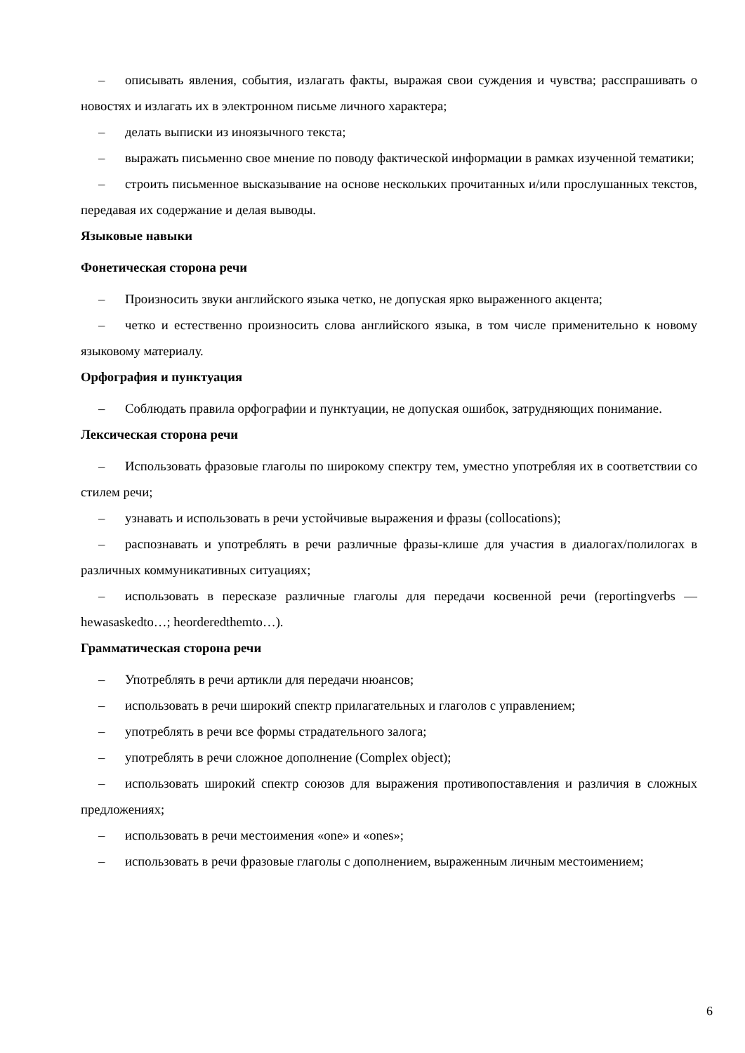– описывать явления, события, излагать факты, выражая свои суждения и чувства; расспрашивать о новостях и излагать их в электронном письме личного характера;
– делать выписки из иноязычного текста;
– выражать письменно свое мнение по поводу фактической информации в рамках изученной тематики;
– строить письменное высказывание на основе нескольких прочитанных и/или прослушанных текстов, передавая их содержание и делая выводы.
Языковые навыки
Фонетическая сторона речи
– Произносить звуки английского языка четко, не допуская ярко выраженного акцента;
– четко и естественно произносить слова английского языка, в том числе применительно к новому языковому материалу.
Орфография и пунктуация
– Соблюдать правила орфографии и пунктуации, не допуская ошибок, затрудняющих понимание.
Лексическая сторона речи
– Использовать фразовые глаголы по широкому спектру тем, уместно употребляя их в соответствии со стилем речи;
– узнавать и использовать в речи устойчивые выражения и фразы (collocations);
– распознавать и употреблять в речи различные фразы-клише для участия в диалогах/полилогах в различных коммуникативных ситуациях;
– использовать в пересказе различные глаголы для передачи косвенной речи (reportingverbs — hewasaskedto…; heorderedthemto…).
Грамматическая сторона речи
– Употреблять в речи артикли для передачи нюансов;
– использовать в речи широкий спектр прилагательных и глаголов с управлением;
– употреблять в речи все формы страдательного залога;
– употреблять в речи сложное дополнение (Complex object);
– использовать широкий спектр союзов для выражения противопоставления и различия в сложных предложениях;
– использовать в речи местоимения «one» и «ones»;
– использовать в речи фразовые глаголы с дополнением, выраженным личным местоимением;
6